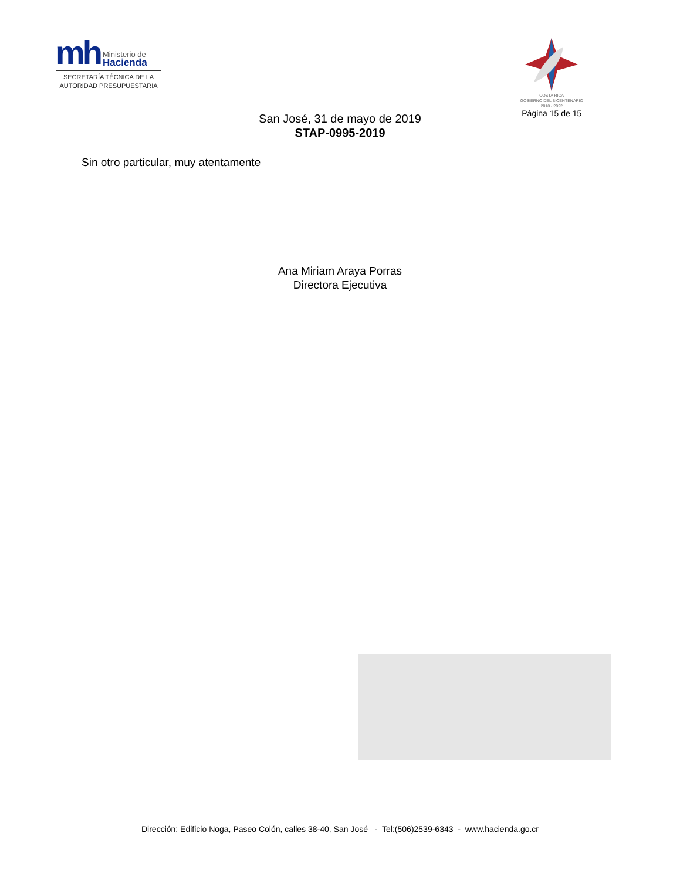mh Ministerio de
Hacienda
SECRETARÍA TÉCNICA DE LA
AUTORIDAD PRESUPUESTARIA
COSTA RICA
GOBIERNO DEL BICENTENARIO
2018 - 2022
Página 15 de 15
San José, 31 de mayo de 2019
STAP-0995-2019
Sin otro particular, muy atentamente
Ana Miriam Araya Porras
Directora Ejecutiva
Dirección: Edificio Noga, Paseo Colón, calles 38-40, San José - Tel:(506)2539-6343 - www.hacienda.go.cr